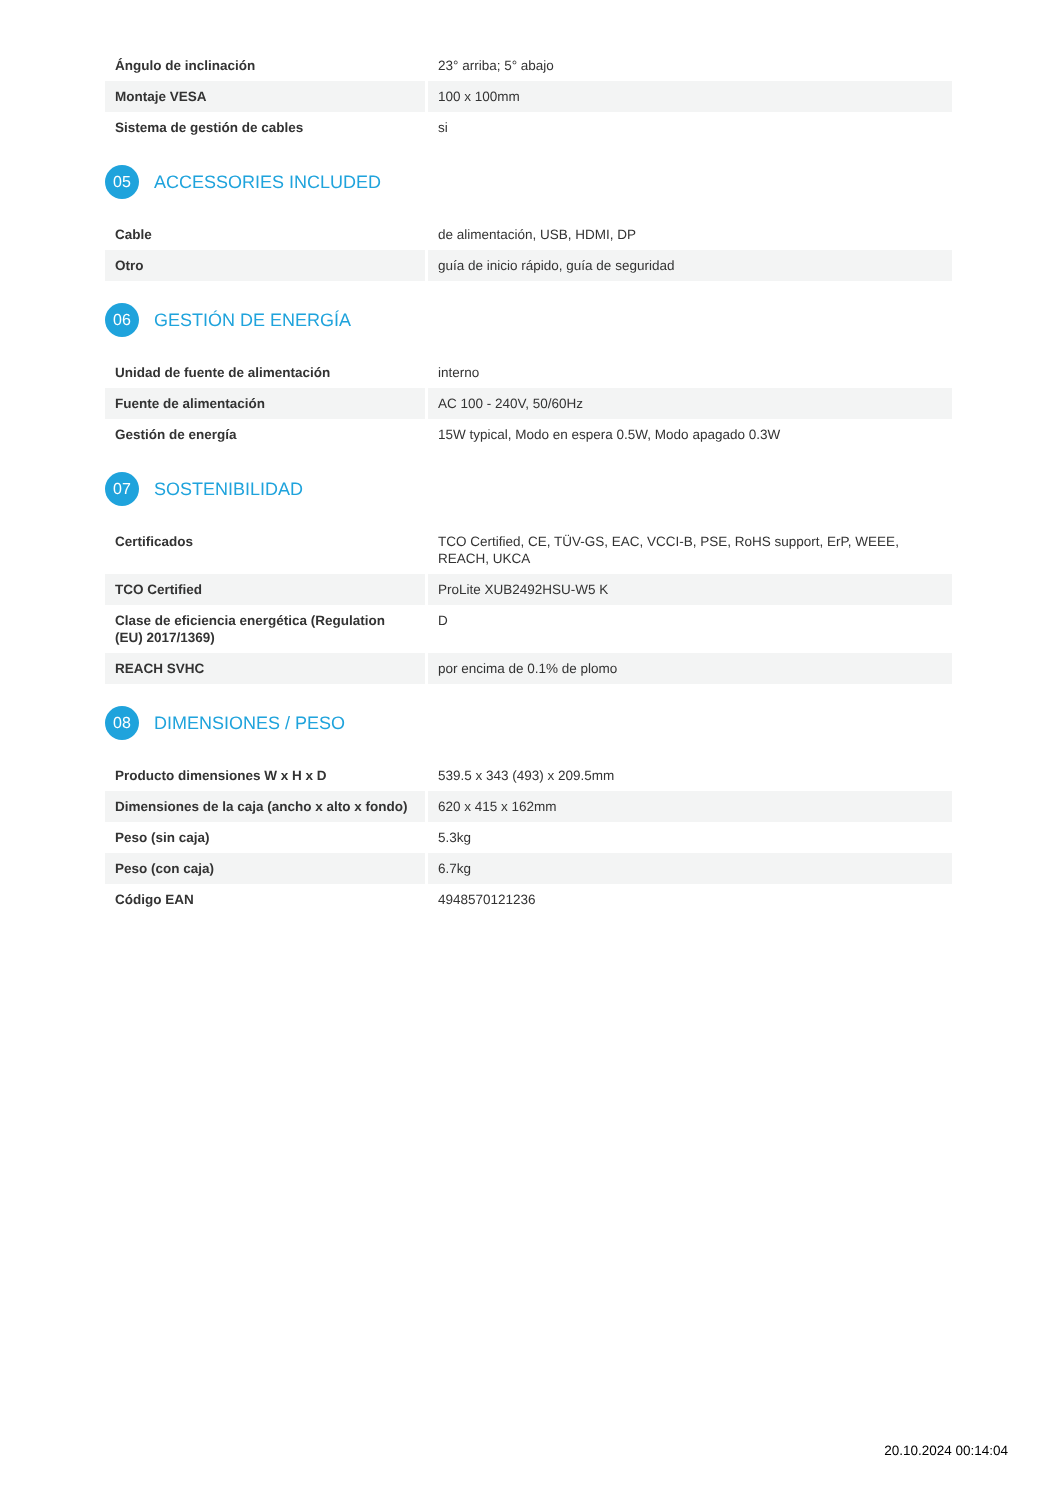| Ángulo de inclinación | 23° arriba; 5° abajo |
| Montaje VESA | 100 x 100mm |
| Sistema de gestión de cables | si |
05 ACCESSORIES INCLUDED
| Cable | de alimentación, USB, HDMI, DP |
| Otro | guía de inicio rápido, guía de seguridad |
06 GESTIÓN DE ENERGÍA
| Unidad de fuente de alimentación | interno |
| Fuente de alimentación | AC 100 - 240V, 50/60Hz |
| Gestión de energía | 15W typical, Modo en espera 0.5W, Modo apagado 0.3W |
07 SOSTENIBILIDAD
| Certificados | TCO Certified, CE, TÜV-GS, EAC, VCCI-B, PSE, RoHS support, ErP, WEEE, REACH, UKCA |
| TCO Certified | ProLite XUB2492HSU-W5 K |
| Clase de eficiencia energética (Regulation (EU) 2017/1369) | D |
| REACH SVHC | por encima de 0.1% de plomo |
08 DIMENSIONES / PESO
| Producto dimensiones W x H x D | 539.5 x 343 (493) x 209.5mm |
| Dimensiones de la caja (ancho x alto x fondo) | 620 x 415 x 162mm |
| Peso (sin caja) | 5.3kg |
| Peso (con caja) | 6.7kg |
| Código EAN | 4948570121236 |
20.10.2024 00:14:04